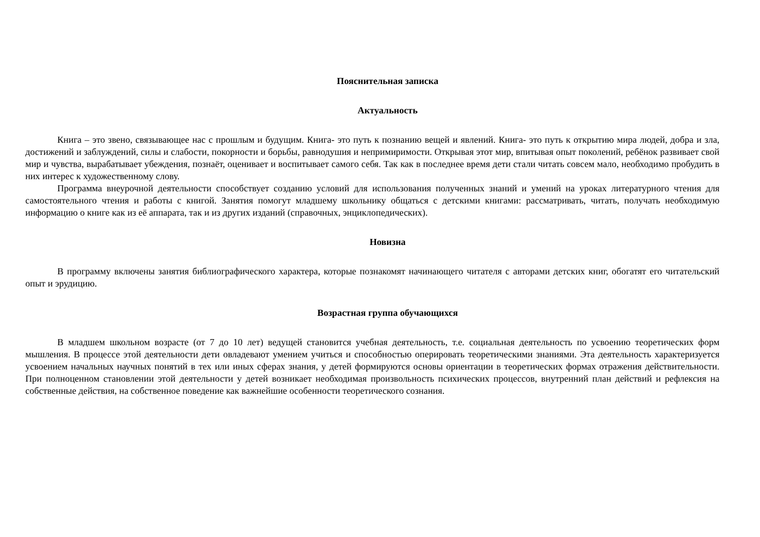Пояснительная записка
Актуальность
Книга – это звено, связывающее нас с прошлым и будущим. Книга- это путь к познанию вещей и явлений. Книга- это путь к открытию мира людей, добра и зла, достижений и заблуждений, силы и слабости, покорности и борьбы, равнодушия и непримиримости. Открывая этот мир, впитывая опыт поколений, ребёнок развивает свой мир и чувства, вырабатывает убеждения, познаёт, оценивает и воспитывает самого себя. Так как в последнее время дети стали читать совсем мало, необходимо пробудить в них интерес к художественному слову.
Программа внеурочной деятельности способствует созданию условий для использования полученных знаний и умений на уроках литературного чтения для самостоятельного чтения и работы с книгой. Занятия помогут младшему школьнику общаться с детскими книгами: рассматривать, читать, получать необходимую информацию о книге как из её аппарата, так и из других изданий (справочных, энциклопедических).
Новизна
В программу включены занятия библиографического характера, которые познакомят начинающего читателя с авторами детских книг, обогатят его читательский опыт и эрудицию.
Возрастная группа обучающихся
В младшем школьном возрасте (от 7 до 10 лет) ведущей становится учебная деятельность, т.е. социальная деятельность по усвоению теоретических форм мышления. В процессе этой деятельности дети овладевают умением учиться и способностью оперировать теоретическими знаниями. Эта деятельность характеризуется усвоением начальных научных понятий в тех или иных сферах знания, у детей формируются основы ориентации в теоретических формах отражения действительности. При полноценном становлении этой деятельности у детей возникает необходимая произвольность психических процессов, внутренний план действий и рефлексия на собственные действия, на собственное поведение как важнейшие особенности теоретического сознания.